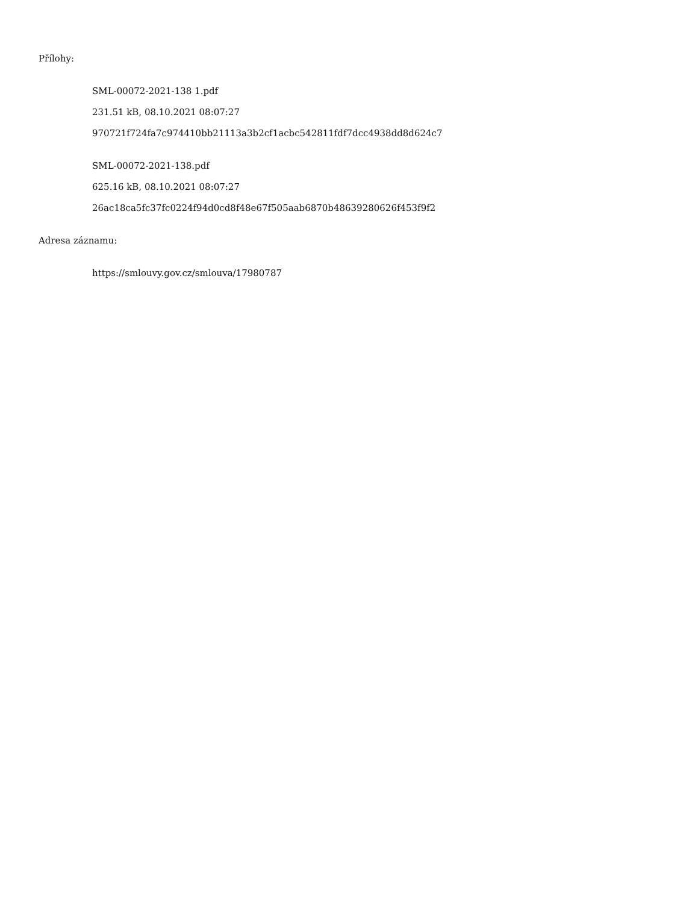Přílohy:
SML-00072-2021-138 1.pdf
231.51 kB, 08.10.2021 08:07:27
970721f724fa7c974410bb21113a3b2cf1acbc542811fdf7dcc4938dd8d624c7
SML-00072-2021-138.pdf
625.16 kB, 08.10.2021 08:07:27
26ac18ca5fc37fc0224f94d0cd8f48e67f505aab6870b48639280626f453f9f2
Adresa záznamu:
https://smlouvy.gov.cz/smlouva/17980787